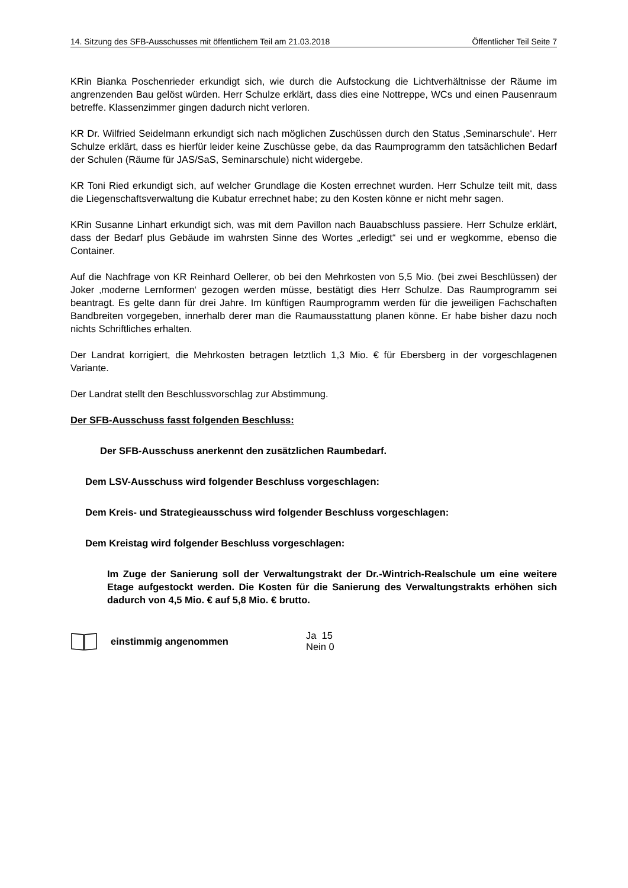14. Sitzung des SFB-Ausschusses mit öffentlichem Teil am 21.03.2018 Öffentlicher Teil Seite 7
KRin Bianka Poschenrieder erkundigt sich, wie durch die Aufstockung die Lichtverhältnisse der Räume im angrenzenden Bau gelöst würden. Herr Schulze erklärt, dass dies eine Nottreppe, WCs und einen Pausenraum betreffe. Klassenzimmer gingen dadurch nicht verloren.
KR Dr. Wilfried Seidelmann erkundigt sich nach möglichen Zuschüssen durch den Status ‚Seminarschule‘. Herr Schulze erklärt, dass es hierfür leider keine Zuschüsse gebe, da das Raumprogramm den tatsächlichen Bedarf der Schulen (Räume für JAS/SaS, Seminarschule) nicht widergebe.
KR Toni Ried erkundigt sich, auf welcher Grundlage die Kosten errechnet wurden. Herr Schulze teilt mit, dass die Liegenschaftsverwaltung die Kubatur errechnet habe; zu den Kosten könne er nicht mehr sagen.
KRin Susanne Linhart erkundigt sich, was mit dem Pavillon nach Bauabschluss passiere. Herr Schulze erklärt, dass der Bedarf plus Gebäude im wahrsten Sinne des Wortes „erledigt“ sei und er wegkomme, ebenso die Container.
Auf die Nachfrage von KR Reinhard Oellerer, ob bei den Mehrkosten von 5,5 Mio. (bei zwei Beschlüssen) der Joker ‚moderne Lernformen‘ gezogen werden müsse, bestätigt dies Herr Schulze. Das Raumprogramm sei beantragt. Es gelte dann für drei Jahre. Im künftigen Raumprogramm werden für die jeweiligen Fachschaften Bandbreiten vorgegeben, innerhalb derer man die Raumausstattung planen könne. Er habe bisher dazu noch nichts Schriftliches erhalten.
Der Landrat korrigiert, die Mehrkosten betragen letztlich 1,3 Mio. € für Ebersberg in der vorgeschlagenen Variante.
Der Landrat stellt den Beschlussvorschlag zur Abstimmung.
Der SFB-Ausschuss fasst folgenden Beschluss:
Der SFB-Ausschuss anerkennt den zusätzlichen Raumbedarf.
Dem LSV-Ausschuss wird folgender Beschluss vorgeschlagen:
Dem Kreis- und Strategieausschuss wird folgender Beschluss vorgeschlagen:
Dem Kreistag wird folgender Beschluss vorgeschlagen:
Im Zuge der Sanierung soll der Verwaltungstrakt der Dr.-Wintrich-Realschule um eine weitere Etage aufgestockt werden. Die Kosten für die Sanierung des Verwaltungstrakts erhöhen sich dadurch von 4,5 Mio. € auf 5,8 Mio. € brutto.
einstimmig angenommen Ja 15
Nein 0